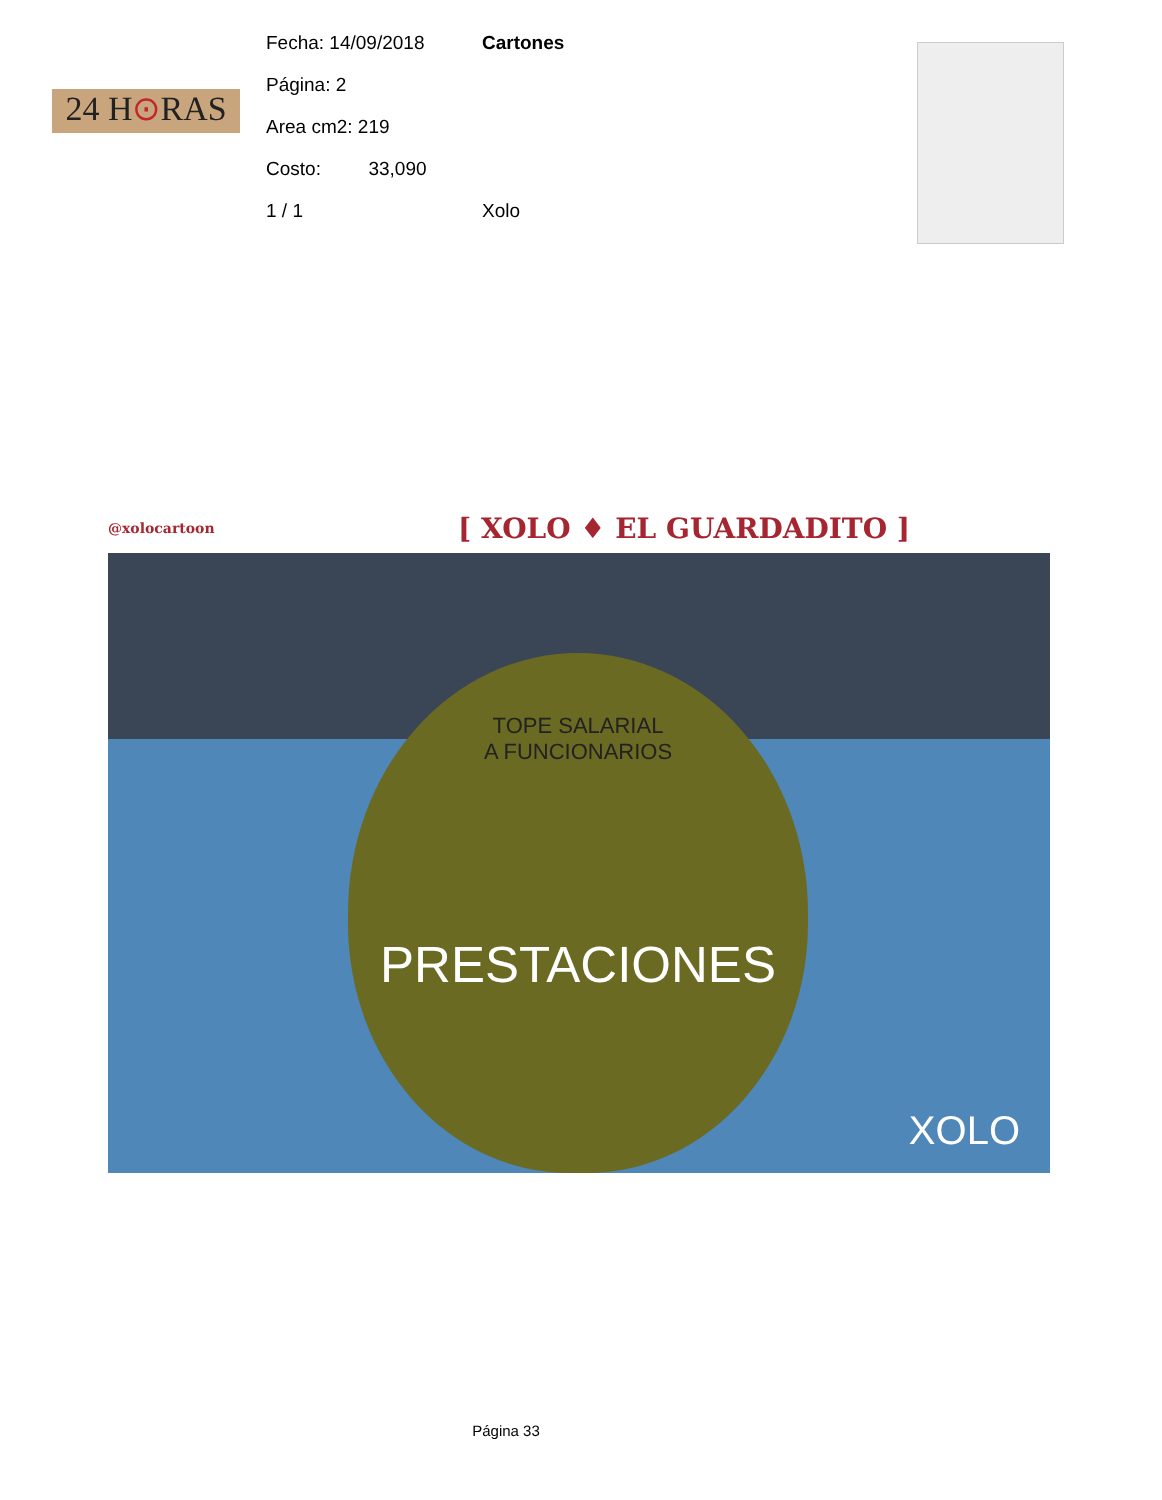24 H⊙RAS
Fecha: 14/09/2018 Cartones
Página: 2
Area cm2: 219
Costo: 33,090
1 / 1 Xolo
@xolocartoon [ XOLO ♦ EL GUARDADITO ]
TOPE SALARIAL
A FUNCIONARIOS
PRESTACIONES
XOLO
Página 33